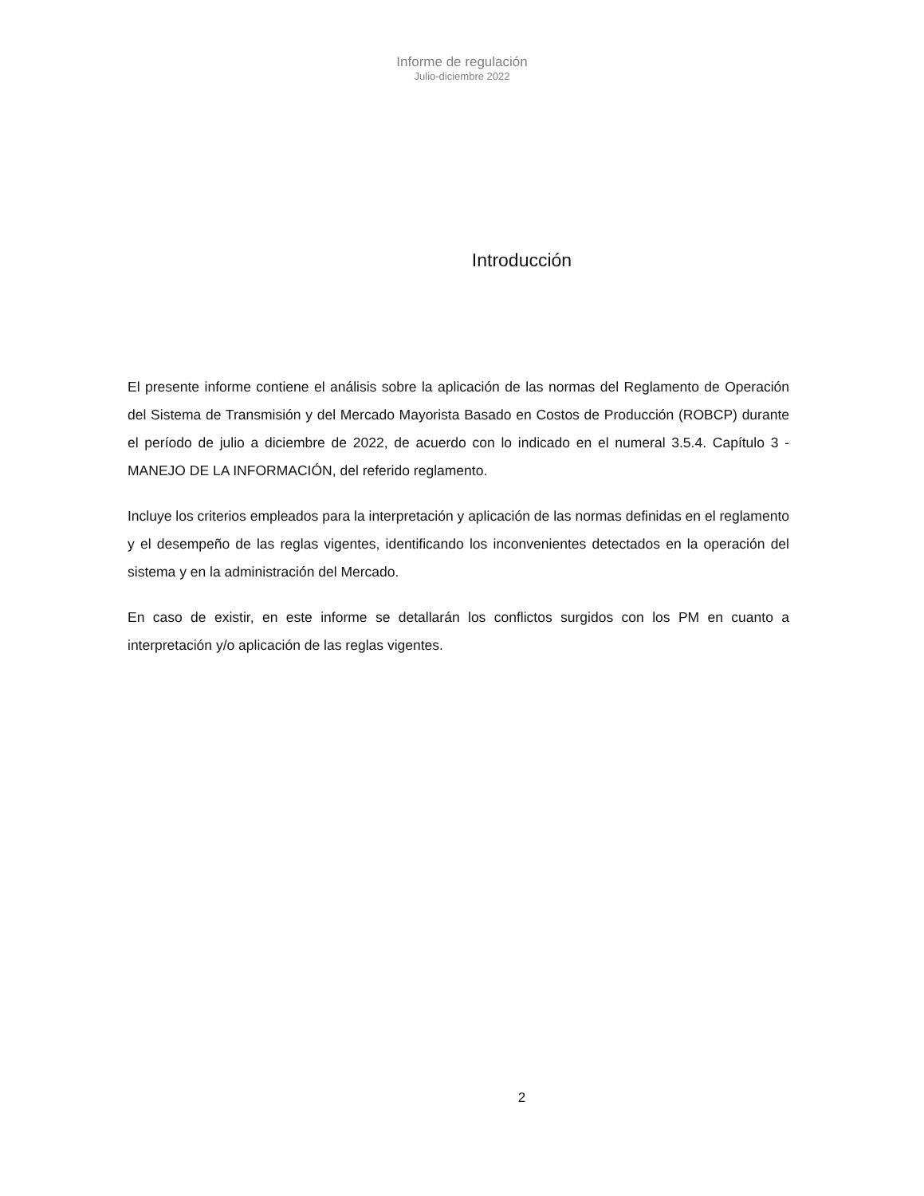Informe de regulación
Julio-diciembre 2022
Introducción
El presente informe contiene el análisis sobre la aplicación de las normas del Reglamento de Operación del Sistema de Transmisión y del Mercado Mayorista Basado en Costos de Producción (ROBCP) durante el período de julio a diciembre de 2022, de acuerdo con lo indicado en el numeral 3.5.4. Capítulo 3 - MANEJO DE LA INFORMACIÓN, del referido reglamento.
Incluye los criterios empleados para la interpretación y aplicación de las normas definidas en el reglamento y el desempeño de las reglas vigentes, identificando los inconvenientes detectados en la operación del sistema y en la administración del Mercado.
En caso de existir, en este informe se detallarán los conflictos surgidos con los PM en cuanto a interpretación y/o aplicación de las reglas vigentes.
2